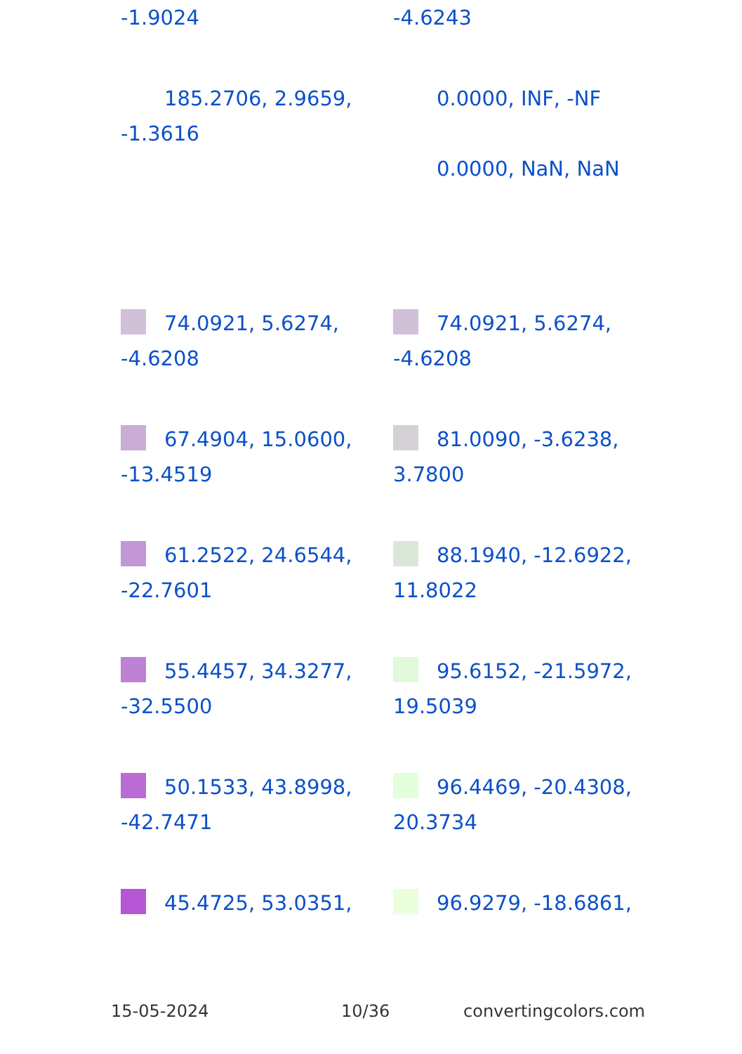-1.9024 -4.6243
185.2706, 2.9659, -1.3616
0.0000, INF, -NF
0.0000, NaN, NaN
74.0921, 5.6274, -4.6208
74.0921, 5.6274, -4.6208
67.4904, 15.0600, -13.4519
81.0090, -3.6238, 3.7800
61.2522, 24.6544, -22.7601
88.1940, -12.6922, 11.8022
55.4457, 34.3277, -32.5500
95.6152, -21.5972, 19.5039
50.1533, 43.8998, -42.7471
96.4469, -20.4308, 20.3734
45.4725, 53.0351, 96.9279, -18.6861,
15-05-2024 10/36 convertingcolors.com